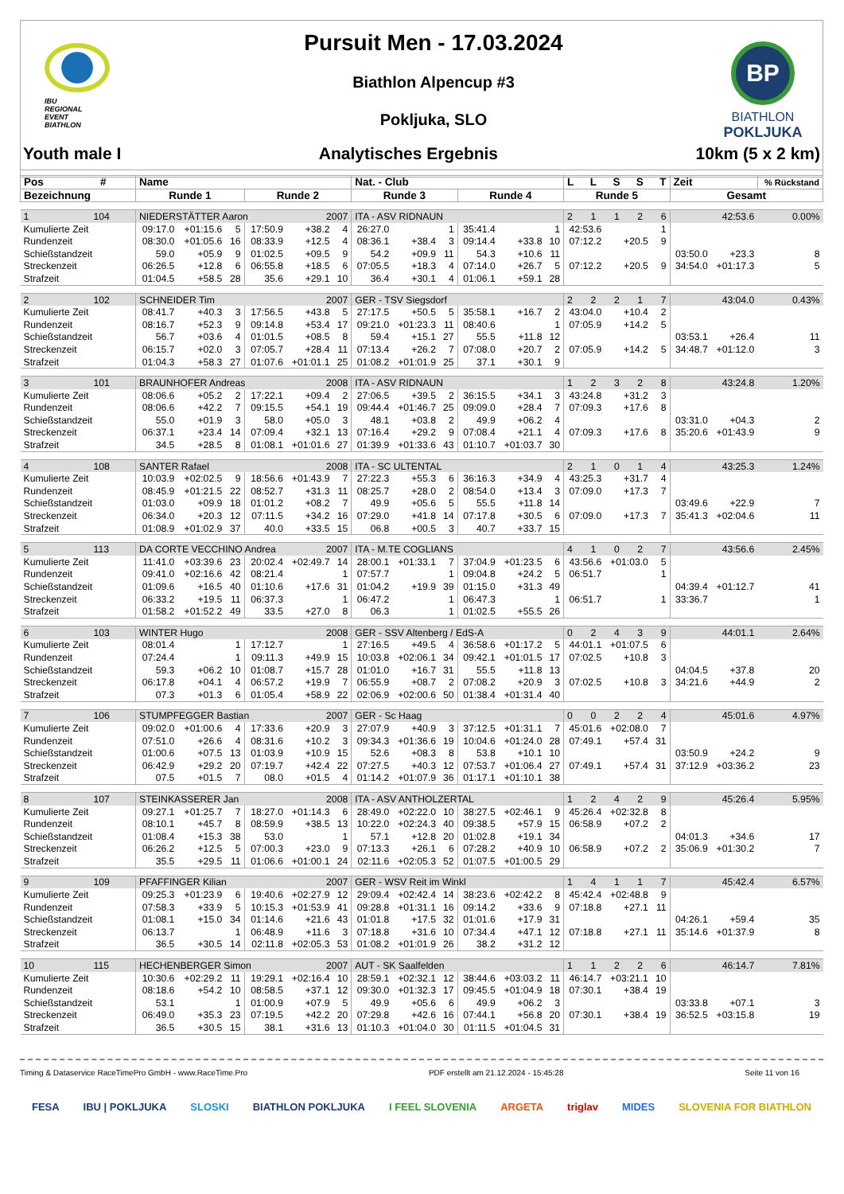IBU
REGIONAL
EVENT
BIATHLON
Pursuit Men - 17.03.2024
Biathlon Alpencup #3
Pokljuka, SLO
BP
BIATHLON
POKLJUKA
Youth male I Analytisches Ergebnis 10km (5 x 2 km)
| Pos # | Name | | | | | | Nat. - Club | | | | | | L L S S T | | | Zeit | | % Rückstand |
| --- | --- | --- | --- | --- | --- | --- | --- | --- | --- | --- | --- | --- | --- | --- | --- | --- | --- | --- |
| Bezeichnung | Runde 1 | | | Runde 2 | | | Runde 3 | | | Runde 4 | | | Runde 5 | | | Gesamt | | |
| 1 104 | NIEDERSTÄTTER Aaron | | | | 2007 | | ITA - ASV RIDNAUN | | | | | | 2 1 1 2 6 | | | 42:53.6 | | 0.00% |
| Kumulierte Zeit | 09:17.0 | +01:15.6 | 5 | 17:50.9 | +38.2 | 4 | 26:27.0 | | 1 | 35:41.4 | | 1 | 42:53.6 | | 1 | | | |
| Rundenzeit | 08:30.0 | +01:05.6 | 16 | 08:33.9 | +12.5 | 4 | 08:36.1 | +38.4 | 3 | 09:14.4 | +33.8 | 10 | 07:12.2 | +20.5 | 9 | | | |
| Schießstandzeit | 59.0 | +05.9 | 9 | 01:02.5 | +09.5 | 9 | 54.2 | +09.9 | 11 | 54.3 | +10.6 | 11 | | | | 03:50.0 | +23.3 | 8 |
| Streckenzeit | 06:26.5 | +12.8 | 6 | 06:55.8 | +18.5 | 6 | 07:05.5 | +18.3 | 4 | 07:14.0 | +26.7 | 5 | 07:12.2 | +20.5 | 9 | 34:54.0 | +01:17.3 | 5 |
| Strafzeit | 01:04.5 | +58.5 | 28 | 35.6 | +29.1 | 10 | 36.4 | +30.1 | 4 | 01:06.1 | +59.1 | 28 | | | | | | |
| 2 102 | SCHNEIDER Tim | | | | 2007 | | GER - TSV Siegsdorf | | | | | | 2 2 2 1 7 | | | 43:04.0 | | 0.43% |
| Kumulierte Zeit | 08:41.7 | +40.3 | 3 | 17:56.5 | +43.8 | 5 | 27:17.5 | +50.5 | 5 | 35:58.1 | +16.7 | 2 | 43:04.0 | +10.4 | 2 | | | |
| Rundenzeit | 08:16.7 | +52.3 | 9 | 09:14.8 | +53.4 | 17 | 09:21.0 | +01:23.3 | 11 | 08:40.6 | | 1 | 07:05.9 | +14.2 | 5 | | | |
| Schießstandzeit | 56.7 | +03.6 | 4 | 01:01.5 | +08.5 | 8 | 59.4 | +15.1 | 27 | 55.5 | +11.8 | 12 | | | | 03:53.1 | +26.4 | 11 |
| Streckenzeit | 06:15.7 | +02.0 | 3 | 07:05.7 | +28.4 | 11 | 07:13.4 | +26.2 | 7 | 07:08.0 | +20.7 | 2 | 07:05.9 | +14.2 | 5 | 34:48.7 | +01:12.0 | 3 |
| Strafzeit | 01:04.3 | +58.3 | 27 | 01:07.6 | +01:01.1 | 25 | 01:08.2 | +01:01.9 | 25 | 37.1 | +30.1 | 9 | | | | | | |
| 3 101 | BRAUNHOFER Andreas | | | | 2008 | | ITA - ASV RIDNAUN | | | | | | 1 2 3 2 8 | | | 43:24.8 | | 1.20% |
| Kumulierte Zeit | 08:06.6 | +05.2 | 2 | 17:22.1 | +09.4 | 2 | 27:06.5 | +39.5 | 2 | 36:15.5 | +34.1 | 3 | 43:24.8 | +31.2 | 3 | | | |
| Rundenzeit | 08:06.6 | +42.2 | 7 | 09:15.5 | +54.1 | 19 | 09:44.4 | +01:46.7 | 25 | 09:09.0 | +28.4 | 7 | 07:09.3 | +17.6 | 8 | | | |
| Schießstandzeit | 55.0 | +01.9 | 3 | 58.0 | +05.0 | 3 | 48.1 | +03.8 | 2 | 49.9 | +06.2 | 4 | | | | 03:31.0 | +04.3 | 2 |
| Streckenzeit | 06:37.1 | +23.4 | 14 | 07:09.4 | +32.1 | 13 | 07:16.4 | +29.2 | 9 | 07:08.4 | +21.1 | 4 | 07:09.3 | +17.6 | 8 | 35:20.6 | +01:43.9 | 9 |
| Strafzeit | 34.5 | +28.5 | 8 | 01:08.1 | +01:01.6 | 27 | 01:39.9 | +01:33.6 | 43 | 01:10.7 | +01:03.7 | 30 | | | | | | |
| 4 108 | SANTER Rafael | | | | 2008 | | ITA - SC ULTENTAL | | | | | | 2 1 0 1 4 | | | 43:25.3 | | 1.24% |
| Kumulierte Zeit | 10:03.9 | +02:02.5 | 9 | 18:56.6 | +01:43.9 | 7 | 27:22.3 | +55.3 | 6 | 36:16.3 | +34.9 | 4 | 43:25.3 | +31.7 | 4 | | | |
| Rundenzeit | 08:45.9 | +01:21.5 | 22 | 08:52.7 | +31.3 | 11 | 08:25.7 | +28.0 | 2 | 08:54.0 | +13.4 | 3 | 07:09.0 | +17.3 | 7 | | | |
| Schießstandzeit | 01:03.0 | +09.9 | 18 | 01:01.2 | +08.2 | 7 | 49.9 | +05.6 | 5 | 55.5 | +11.8 | 14 | | | | 03:49.6 | +22.9 | 7 |
| Streckenzeit | 06:34.0 | +20.3 | 12 | 07:11.5 | +34.2 | 16 | 07:29.0 | +41.8 | 14 | 07:17.8 | +30.5 | 6 | 07:09.0 | +17.3 | 7 | 35:41.3 | +02:04.6 | 11 |
| Strafzeit | 01:08.9 | +01:02.9 | 37 | 40.0 | +33.5 | 15 | 06.8 | +00.5 | 3 | 40.7 | +33.7 | 15 | | | | | | |
| 5 113 | DA CORTE VECCHINO Andrea | | | | 2007 | | ITA - M.TE COGLIANS | | | | | | 4 1 0 2 7 | | | 43:56.6 | | 2.45% |
| Kumulierte Zeit | 11:41.0 | +03:39.6 | 23 | 20:02.4 | +02:49.7 | 14 | 28:00.1 | +01:33.1 | 7 | 37:04.9 | +01:23.5 | 6 | 43:56.6 | +01:03.0 | 5 | | | |
| Rundenzeit | 09:41.0 | +02:16.6 | 42 | 08:21.4 | | 1 | 07:57.7 | | 1 | 09:04.8 | +24.2 | 5 | 06:51.7 | | 1 | | | |
| Schießstandzeit | 01:09.6 | +16.5 | 40 | 01:10.6 | +17.6 | 31 | 01:04.2 | +19.9 | 39 | 01:15.0 | +31.3 | 49 | | | | 04:39.4 | +01:12.7 | 41 |
| Streckenzeit | 06:33.2 | +19.5 | 11 | 06:37.3 | | 1 | 06:47.2 | | 1 | 06:47.3 | | 1 | 06:51.7 | | 1 | 33:36.7 | | 1 |
| Strafzeit | 01:58.2 | +01:52.2 | 49 | 33.5 | +27.0 | 8 | 06.3 | | 1 | 01:02.5 | +55.5 | 26 | | | | | | |
| 6 103 | WINTER Hugo | | | | 2008 | | GER - SSV Altenberg / EdS-A | | | | | | 0 2 4 3 9 | | | 44:01.1 | | 2.64% |
| Kumulierte Zeit | 08:01.4 | | 1 | 17:12.7 | | 1 | 27:16.5 | +49.5 | 4 | 36:58.6 | +01:17.2 | 5 | 44:01.1 | +01:07.5 | 6 | | | |
| Rundenzeit | 07:24.4 | | 1 | 09:11.3 | +49.9 | 15 | 10:03.8 | +02:06.1 | 34 | 09:42.1 | +01:01.5 | 17 | 07:02.5 | +10.8 | 3 | | | |
| Schießstandzeit | 59.3 | +06.2 | 10 | 01:08.7 | +15.7 | 28 | 01:01.0 | +16.7 | 31 | 55.5 | +11.8 | 13 | | | | 04:04.5 | +37.8 | 20 |
| Streckenzeit | 06:17.8 | +04.1 | 4 | 06:57.2 | +19.9 | 7 | 06:55.9 | +08.7 | 2 | 07:08.2 | +20.9 | 3 | 07:02.5 | +10.8 | 3 | 34:21.6 | +44.9 | 2 |
| Strafzeit | 07.3 | +01.3 | 6 | 01:05.4 | +58.9 | 22 | 02:06.9 | +02:00.6 | 50 | 01:38.4 | +01:31.4 | 40 | | | | | | |
| 7 106 | STUMPFEGGER Bastian | | | | 2007 | | GER - Sc Haag | | | | | | 0 0 2 2 4 | | | 45:01.6 | | 4.97% |
| Kumulierte Zeit | 09:02.0 | +01:00.6 | 4 | 17:33.6 | +20.9 | 3 | 27:07.9 | +40.9 | 3 | 37:12.5 | +01:31.1 | 7 | 45:01.6 | +02:08.0 | 7 | | | |
| Rundenzeit | 07:51.0 | +26.6 | 4 | 08:31.6 | +10.2 | 3 | 09:34.3 | +01:36.6 | 19 | 10:04.6 | +01:24.0 | 28 | 07:49.1 | +57.4 | 31 | | | |
| Schießstandzeit | 01:00.6 | +07.5 | 13 | 01:03.9 | +10.9 | 15 | 52.6 | +08.3 | 8 | 53.8 | +10.1 | 10 | | | | 03:50.9 | +24.2 | 9 |
| Streckenzeit | 06:42.9 | +29.2 | 20 | 07:19.7 | +42.4 | 22 | 07:27.5 | +40.3 | 12 | 07:53.7 | +01:06.4 | 27 | 07:49.1 | +57.4 | 31 | 37:12.9 | +03:36.2 | 23 |
| Strafzeit | 07.5 | +01.5 | 7 | 08.0 | +01.5 | 4 | 01:14.2 | +01:07.9 | 36 | 01:17.1 | +01:10.1 | 38 | | | | | | |
| 8 107 | STEINKASSERER Jan | | | | 2008 | | ITA - ASV ANTHOLZERTAL | | | | | | 1 2 4 2 9 | | | 45:26.4 | | 5.95% |
| Kumulierte Zeit | 09:27.1 | +01:25.7 | 7 | 18:27.0 | +01:14.3 | 6 | 28:49.0 | +02:22.0 | 10 | 38:27.5 | +02:46.1 | 9 | 45:26.4 | +02:32.8 | 8 | | | |
| Rundenzeit | 08:10.1 | +45.7 | 8 | 08:59.9 | +38.5 | 13 | 10:22.0 | +02:24.3 | 40 | 09:38.5 | +57.9 | 15 | 06:58.9 | +07.2 | 2 | | | |
| Schießstandzeit | 01:08.4 | +15.3 | 38 | 53.0 | | 1 | 57.1 | +12.8 | 20 | 01:02.8 | +19.1 | 34 | | | | 04:01.3 | +34.6 | 17 |
| Streckenzeit | 06:26.2 | +12.5 | 5 | 07:00.3 | +23.0 | 9 | 07:13.3 | +26.1 | 6 | 07:28.2 | +40.9 | 10 | 06:58.9 | +07.2 | 2 | 35:06.9 | +01:30.2 | 7 |
| Strafzeit | 35.5 | +29.5 | 11 | 01:06.6 | +01:00.1 | 24 | 02:11.6 | +02:05.3 | 52 | 01:07.5 | +01:00.5 | 29 | | | | | | |
| 9 109 | PFAFFINGER Kilian | | | | 2007 | | GER - WSV Reit im Winkl | | | | | | 1 4 1 1 7 | | | 45:42.4 | | 6.57% |
| Kumulierte Zeit | 09:25.3 | +01:23.9 | 6 | 19:40.6 | +02:27.9 | 12 | 29:09.4 | +02:42.4 | 14 | 38:23.6 | +02:42.2 | 8 | 45:42.4 | +02:48.8 | 9 | | | |
| Rundenzeit | 07:58.3 | +33.9 | 5 | 10:15.3 | +01:53.9 | 41 | 09:28.8 | +01:31.1 | 16 | 09:14.2 | +33.6 | 9 | 07:18.8 | +27.1 | 11 | | | |
| Schießstandzeit | 01:08.1 | +15.0 | 34 | 01:14.6 | +21.6 | 43 | 01:01.8 | +17.5 | 32 | 01:01.6 | +17.9 | 31 | | | | 04:26.1 | +59.4 | 35 |
| Streckenzeit | 06:13.7 | | 1 | 06:48.9 | +11.6 | 3 | 07:18.8 | +31.6 | 10 | 07:34.4 | +47.1 | 12 | 07:18.8 | +27.1 | 11 | 35:14.6 | +01:37.9 | 8 |
| Strafzeit | 36.5 | +30.5 | 14 | 02:11.8 | +02:05.3 | 53 | 01:08.2 | +01:01.9 | 26 | 38.2 | +31.2 | 12 | | | | | | |
| 10 115 | HECHENBERGER Simon | | | | 2007 | | AUT - SK Saalfelden | | | | | | 1 1 2 2 6 | | | 46:14.7 | | 7.81% |
| Kumulierte Zeit | 10:30.6 | +02:29.2 | 11 | 19:29.1 | +02:16.4 | 10 | 28:59.1 | +02:32.1 | 12 | 38:44.6 | +03:03.2 | 11 | 46:14.7 | +03:21.1 | 10 | | | |
| Rundenzeit | 08:18.6 | +54.2 | 10 | 08:58.5 | +37.1 | 12 | 09:30.0 | +01:32.3 | 17 | 09:45.5 | +01:04.9 | 18 | 07:30.1 | +38.4 | 19 | | | |
| Schießstandzeit | 53.1 | | 1 | 01:00.9 | +07.9 | 5 | 49.9 | +05.6 | 6 | 49.9 | +06.2 | 3 | | | | 03:33.8 | +07.1 | 3 |
| Streckenzeit | 06:49.0 | +35.3 | 23 | 07:19.5 | +42.2 | 20 | 07:29.8 | +42.6 | 16 | 07:44.1 | +56.8 | 20 | 07:30.1 | +38.4 | 19 | 36:52.5 | +03:15.8 | 19 |
| Strafzeit | 36.5 | +30.5 | 15 | 38.1 | +31.6 | 13 | 01:10.3 | +01:04.0 | 30 | 01:11.5 | +01:04.5 | 31 | | | | | | |
Timing & Dataservice RaceTimePro GmbH - www.RaceTime.Pro PDF erstellt am 21.12.2024 - 15:45:28 Seite 11 von 16
FESA IBU | POKLJUKA SLOSKI BIATHLON POKLJUKA I FEEL SLOVENIA ARGETA triglav MIDES SLOVENIA FOR BIATHLON